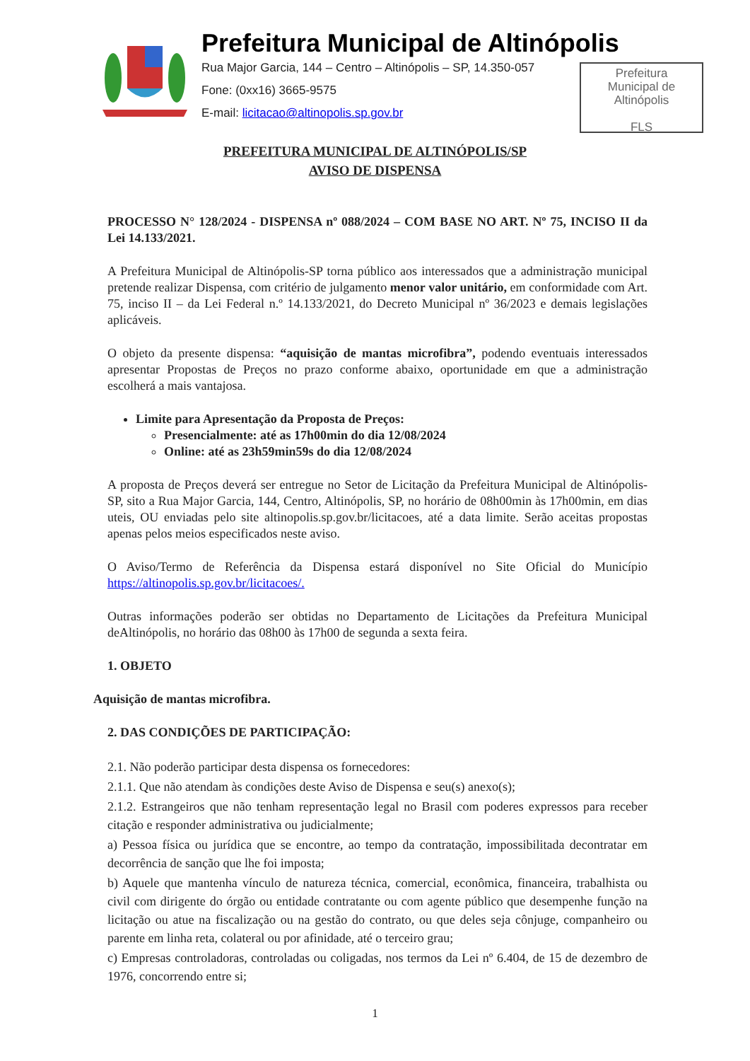Prefeitura Municipal de Altinópolis
Rua Major Garcia, 144 – Centro – Altinópolis – SP, 14.350-057
Fone: (0xx16) 3665-9575
E-mail: licitacao@altinopolis.sp.gov.br
Prefeitura
Municipal de
Altinópolis
FLS
PREFEITURA MUNICIPAL DE ALTINÓPOLIS/SP
AVISO DE DISPENSA
PROCESSO N° 128/2024 - DISPENSA nº 088/2024 – COM BASE NO ART. Nº 75, INCISO II da Lei 14.133/2021.
A Prefeitura Municipal de Altinópolis-SP torna público aos interessados que a administração municipal pretende realizar Dispensa, com critério de julgamento menor valor unitário, em conformidade com Art. 75, inciso II – da Lei Federal n.º 14.133/2021, do Decreto Municipal nº 36/2023 e demais legislações aplicáveis.
O objeto da presente dispensa: “aquisição de mantas microfibra”, podendo eventuais interessados apresentar Propostas de Preços no prazo conforme abaixo, oportunidade em que a administração escolherá a mais vantajosa.
Limite para Apresentação da Proposta de Preços:
Presencialmente: até as 17h00min do dia 12/08/2024
Online: até as 23h59min59s do dia 12/08/2024
A proposta de Preços deverá ser entregue no Setor de Licitação da Prefeitura Municipal de Altinópolis-SP, sito a Rua Major Garcia, 144, Centro, Altinópolis, SP, no horário de 08h00min às 17h00min, em dias uteis, OU enviadas pelo site altinopolis.sp.gov.br/licitacoes, até a data limite. Serão aceitas propostas apenas pelos meios especificados neste aviso.
O Aviso/Termo de Referência da Dispensa estará disponível no Site Oficial do Município https://altinopolis.sp.gov.br/licitacoes/.
Outras informações poderão ser obtidas no Departamento de Licitações da Prefeitura Municipal deAltinópolis, no horário das 08h00 às 17h00 de segunda a sexta feira.
1. OBJETO
Aquisição de mantas microfibra.
2. DAS CONDIÇÕES DE PARTICIPAÇÃO:
2.1. Não poderão participar desta dispensa os fornecedores:
2.1.1. Que não atendam às condições deste Aviso de Dispensa e seu(s) anexo(s);
2.1.2. Estrangeiros que não tenham representação legal no Brasil com poderes expressos para receber citação e responder administrativa ou judicialmente;
a) Pessoa física ou jurídica que se encontre, ao tempo da contratação, impossibilitada decontratar em decorrência de sanção que lhe foi imposta;
b) Aquele que mantenha vínculo de natureza técnica, comercial, econômica, financeira, trabalhista ou civil com dirigente do órgão ou entidade contratante ou com agente público que desempenhe função na licitação ou atue na fiscalização ou na gestão do contrato, ou que deles seja cônjuge, companheiro ou parente em linha reta, colateral ou por afinidade, até o terceiro grau;
c) Empresas controladoras, controladas ou coligadas, nos termos da Lei nº 6.404, de 15 de dezembro de 1976, concorrendo entre si;
1